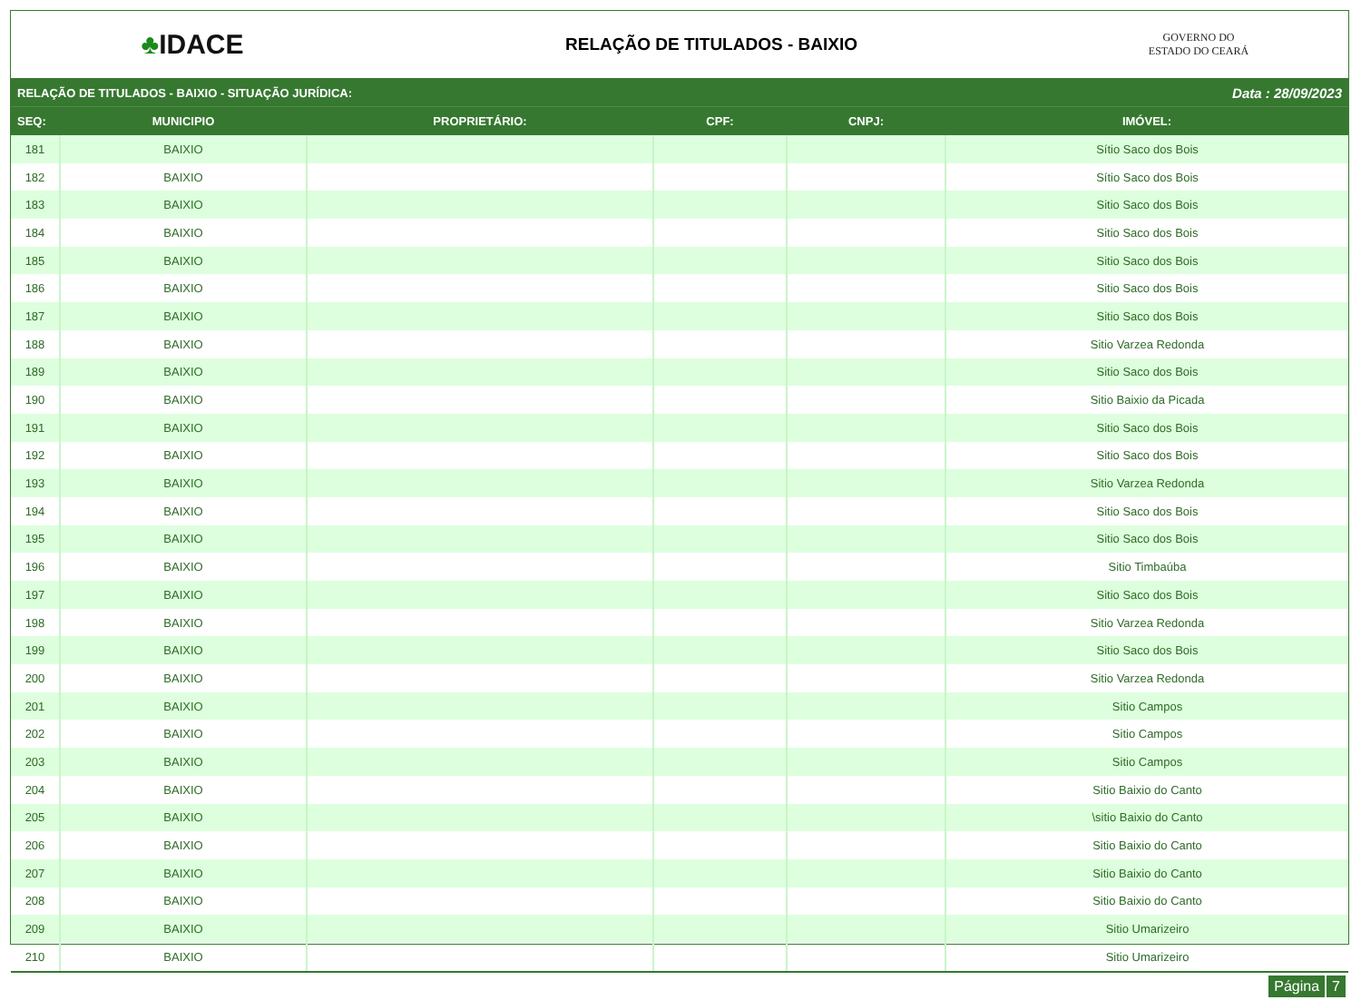♣IDACE
RELAÇÃO DE TITULADOS - BAIXIO
GOVERNO DO
ESTADO DO CEARÁ
RELAÇÃO DE TITULADOS - BAIXIO - SITUAÇÃO JURÍDICA: Data : 28/09/2023
| SEQ: | MUNICIPIO | PROPRIETÁRIO: | CPF: | CNPJ: | IMÓVEL: |
| --- | --- | --- | --- | --- | --- |
| 181 | BAIXIO | | | | Sítio Saco dos Bois |
| 182 | BAIXIO | | | | Sítio Saco dos Bois |
| 183 | BAIXIO | | | | Sitio Saco dos Bois |
| 184 | BAIXIO | | | | Sitio Saco dos Bois |
| 185 | BAIXIO | | | | Sitio Saco dos Bois |
| 186 | BAIXIO | | | | Sitio Saco dos Bois |
| 187 | BAIXIO | | | | Sitio Saco dos Bois |
| 188 | BAIXIO | | | | Sitio Varzea Redonda |
| 189 | BAIXIO | | | | Sitio Saco dos Bois |
| 190 | BAIXIO | | | | Sitio Baixio da Picada |
| 191 | BAIXIO | | | | Sitio Saco dos Bois |
| 192 | BAIXIO | | | | Sitio Saco dos Bois |
| 193 | BAIXIO | | | | Sitio Varzea Redonda |
| 194 | BAIXIO | | | | Sitio Saco dos Bois |
| 195 | BAIXIO | | | | Sitio Saco dos Bois |
| 196 | BAIXIO | | | | Sitio Timbaúba |
| 197 | BAIXIO | | | | Sitio Saco dos Bois |
| 198 | BAIXIO | | | | Sitio Varzea Redonda |
| 199 | BAIXIO | | | | Sitio Saco dos Bois |
| 200 | BAIXIO | | | | Sitio Varzea Redonda |
| 201 | BAIXIO | | | | Sitio Campos |
| 202 | BAIXIO | | | | Sitio Campos |
| 203 | BAIXIO | | | | Sitio Campos |
| 204 | BAIXIO | | | | Sitio Baixio do Canto |
| 205 | BAIXIO | | | | \sitio Baixio do Canto |
| 206 | BAIXIO | | | | Sitio Baixio do Canto |
| 207 | BAIXIO | | | | Sitio Baixio do Canto |
| 208 | BAIXIO | | | | Sitio Baixio do Canto |
| 209 | BAIXIO | | | | Sitio Umarizeiro |
| 210 | BAIXIO | | | | Sitio Umarizeiro |
Página 7